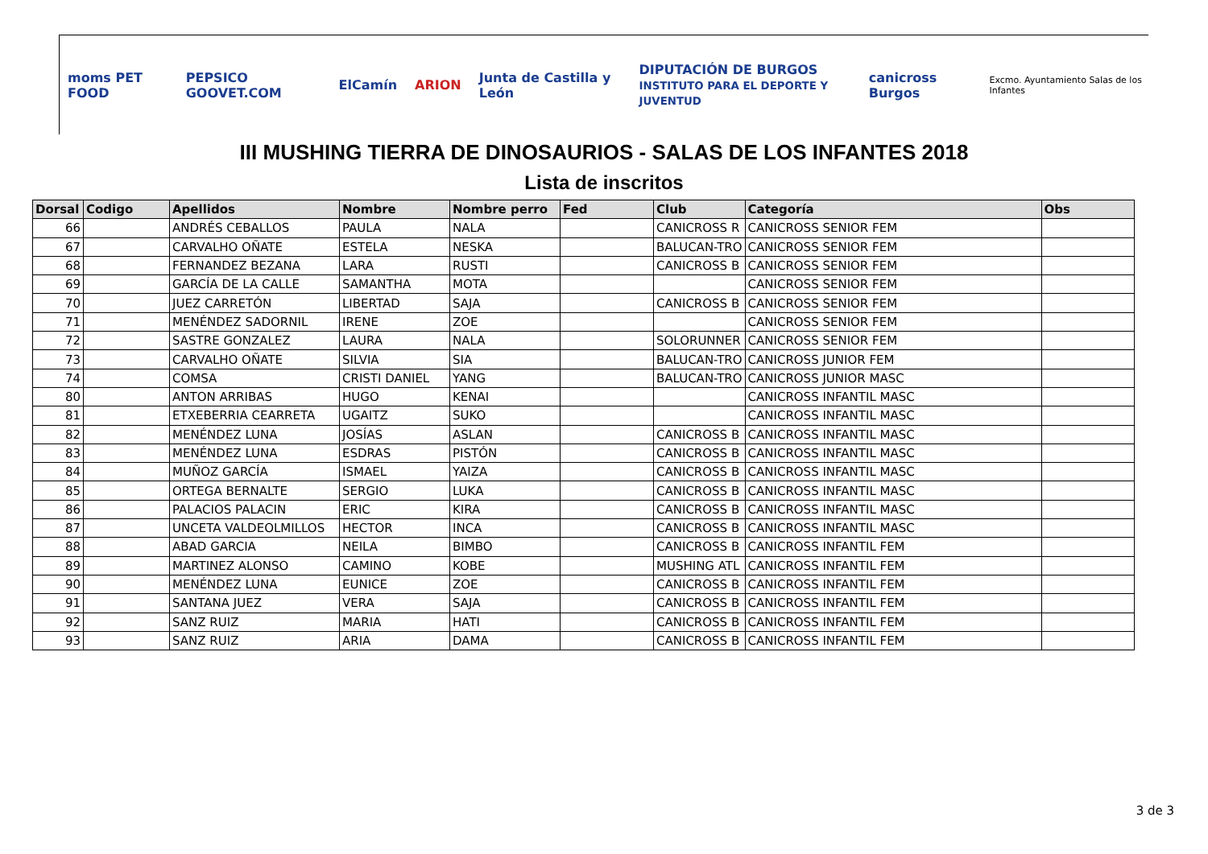moms PET FOOD PEPSICO GOOVET.COM ElCamín ARION Junta de Castilla y León DIPUTACIÓN DE BURGOS
INSTITUTO PARA EL DEPORTE Y JUVENTUD canicross Burgos Excmo. Ayuntamiento Salas de los Infantes
III MUSHING TIERRA DE DINOSAURIOS - SALAS DE LOS INFANTES 2018
Lista de inscritos
| Dorsal | Codigo | Apellidos | Nombre | Nombre perro | Fed | Club | Categoría | Obs |
| --- | --- | --- | --- | --- | --- | --- | --- | --- |
| 66 | | ANDRÉS CEBALLOS | PAULA | NALA | | CANICROSS R | CANICROSS SENIOR FEM | |
| 67 | | CARVALHO OÑATE | ESTELA | NESKA | | BALUCAN-TRO | CANICROSS SENIOR FEM | |
| 68 | | FERNANDEZ BEZANA | LARA | RUSTI | | CANICROSS B | CANICROSS SENIOR FEM | |
| 69 | | GARCÍA DE LA CALLE | SAMANTHA | MOTA | | | CANICROSS SENIOR FEM | |
| 70 | | JUEZ CARRETÓN | LIBERTAD | SAJA | | CANICROSS B | CANICROSS SENIOR FEM | |
| 71 | | MENÉNDEZ SADORNIL | IRENE | ZOE | | | CANICROSS SENIOR FEM | |
| 72 | | SASTRE GONZALEZ | LAURA | NALA | | SOLORUNNER | CANICROSS SENIOR FEM | |
| 73 | | CARVALHO OÑATE | SILVIA | SIA | | BALUCAN-TRO | CANICROSS JUNIOR FEM | |
| 74 | | COMSA | CRISTI DANIEL | YANG | | BALUCAN-TRO | CANICROSS JUNIOR MASC | |
| 80 | | ANTON ARRIBAS | HUGO | KENAI | | | CANICROSS INFANTIL MASC | |
| 81 | | ETXEBERRIA CEARRETA | UGAITZ | SUKO | | | CANICROSS INFANTIL MASC | |
| 82 | | MENÉNDEZ LUNA | JOSÍAS | ASLAN | | CANICROSS B | CANICROSS INFANTIL MASC | |
| 83 | | MENÉNDEZ LUNA | ESDRAS | PISTÓN | | CANICROSS B | CANICROSS INFANTIL MASC | |
| 84 | | MUÑOZ GARCÍA | ISMAEL | YAIZA | | CANICROSS B | CANICROSS INFANTIL MASC | |
| 85 | | ORTEGA BERNALTE | SERGIO | LUKA | | CANICROSS B | CANICROSS INFANTIL MASC | |
| 86 | | PALACIOS PALACIN | ERIC | KIRA | | CANICROSS B | CANICROSS INFANTIL MASC | |
| 87 | | UNCETA VALDEOLMILLOS | HECTOR | INCA | | CANICROSS B | CANICROSS INFANTIL MASC | |
| 88 | | ABAD GARCIA | NEILA | BIMBO | | CANICROSS B | CANICROSS INFANTIL FEM | |
| 89 | | MARTINEZ ALONSO | CAMINO | KOBE | | MUSHING ATL | CANICROSS INFANTIL FEM | |
| 90 | | MENÉNDEZ LUNA | EUNICE | ZOE | | CANICROSS B | CANICROSS INFANTIL FEM | |
| 91 | | SANTANA JUEZ | VERA | SAJA | | CANICROSS B | CANICROSS INFANTIL FEM | |
| 92 | | SANZ RUIZ | MARIA | HATI | | CANICROSS B | CANICROSS INFANTIL FEM | |
| 93 | | SANZ RUIZ | ARIA | DAMA | | CANICROSS B | CANICROSS INFANTIL FEM | |
3 de 3